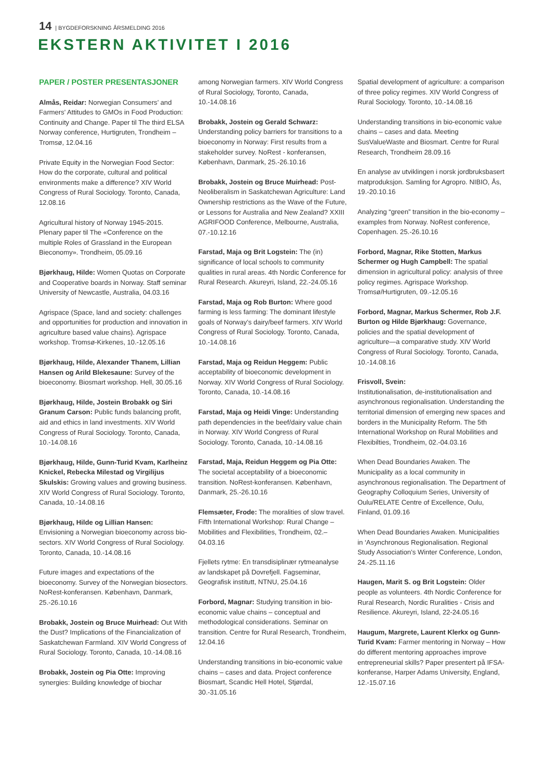14 | BYGDEFORSKNING ÅRSMELDING 2016
EKSTERN AKTIVITET I 2016
PAPER / POSTER PRESENTASJONER
Almås, Reidar: Norwegian Consumers’ and Farmers’ Attitudes to GMOs in Food Production: Continuity and Change. Paper til The third ELSA Norway conference, Hurtigruten, Trondheim – Tromsø, 12.04.16
Private Equity in the Norwegian Food Sector: How do the corporate, cultural and political environments make a difference? XIV World Congress of Rural Sociology. Toronto, Canada, 12.08.16
Agricultural history of Norway 1945-2015. Plenary paper til The «Conference on the multiple Roles of Grassland in the European Bieconomy». Trondheim, 05.09.16
Bjørkhaug, Hilde: Women Quotas on Corporate and Cooperative boards in Norway. Staff seminar University of Newcastle, Australia, 04.03.16
Agrispace (Space, land and society: challenges and opportunities for production and innovation in agriculture based value chains). Agrispace workshop. Tromsø-Kirkenes, 10.-12.05.16
Bjørkhaug, Hilde, Alexander Thanem, Lillian Hansen og Arild Blekesaune: Survey of the bioeconomy. Biosmart workshop. Hell, 30.05.16
Bjørkhaug, Hilde, Jostein Brobakk og Siri Granum Carson: Public funds balancing profit, aid and ethics in land investments. XIV World Congress of Rural Sociology. Toronto, Canada, 10.-14.08.16
Bjørkhaug, Hilde, Gunn-Turid Kvam, Karlheinz Knickel, Rebecka Milestad og Virgilijus Skulskis: Growing values and growing business. XIV World Congress of Rural Sociology. Toronto, Canada, 10.-14.08.16
Bjørkhaug, Hilde og Lillian Hansen: Envisioning a Norwegian bioeconomy across bio-sectors. XIV World Congress of Rural Sociology. Toronto, Canada, 10.-14.08.16
Future images and expectations of the bioeconomy. Survey of the Norwegian biosectors. NoRest-konferansen. København, Danmark, 25.-26.10.16
Brobakk, Jostein og Bruce Muirhead: Out With the Dust? Implications of the Financialization of Saskatchewan Farmland. XIV World Congress of Rural Sociology. Toronto, Canada, 10.-14.08.16
Brobakk, Jostein og Pia Otte: Improving synergies: Building knowledge of biochar
among Norwegian farmers. XIV World Congress of Rural Sociology, Toronto, Canada, 10.-14.08.16
Brobakk, Jostein og Gerald Schwarz: Understanding policy barriers for transitions to a bioeconomy in Norway: First results from a stakeholder survey. NoRest - konferansen, København, Danmark, 25.-26.10.16
Brobakk, Jostein og Bruce Muirhead: Post-Neoliberalism in Saskatchewan Agriculture: Land Ownership restrictions as the Wave of the Future, or Lessons for Australia and New Zealand? XXIII AGRIFOOD Conference, Melbourne, Australia, 07.-10.12.16
Farstad, Maja og Brit Logstein: The (in) significance of local schools to community qualities in rural areas. 4th Nordic Conference for Rural Research. Akureyri, Island, 22.-24.05.16
Farstad, Maja og Rob Burton: Where good farming is less farming: The dominant lifestyle goals of Norway’s dairy/beef farmers. XIV World Congress of Rural Sociology. Toronto, Canada, 10.-14.08.16
Farstad, Maja og Reidun Heggem: Public acceptability of bioeconomic development in Norway. XIV World Congress of Rural Sociology. Toronto, Canada, 10.-14.08.16
Farstad, Maja og Heidi Vinge: Understanding path dependencies in the beef/dairy value chain in Norway. XIV World Congress of Rural Sociology. Toronto, Canada, 10.-14.08.16
Farstad, Maja, Reidun Heggem og Pia Otte: The societal acceptability of a bioeconomic transition. NoRest-konferansen. København, Danmark, 25.-26.10.16
Flemsæter, Frode: The moralities of slow travel. Fifth International Workshop: Rural Change – Mobilities and Flexibilities, Trondheim, 02.–04.03.16
Fjellets rytme: En transdisiplinær rytmeanalyse av landskapet på Dovrefjell. Fagseminar, Geografisk institutt, NTNU, 25.04.16
Forbord, Magnar: Studying transition in bio-economic value chains – conceptual and methodological considerations. Seminar on transition. Centre for Rural Research, Trondheim, 12.04.16
Understanding transitions in bio-economic value chains – cases and data. Project conference Biosmart, Scandic Hell Hotel, Stjørdal, 30.-31.05.16
Spatial development of agriculture: a comparison of three policy regimes. XIV World Congress of Rural Sociology. Toronto, 10.-14.08.16
Understanding transitions in bio-economic value chains – cases and data. Meeting SusValueWaste and Biosmart. Centre for Rural Research, Trondheim 28.09.16
En analyse av utviklingen i norsk jordbruksbasert matproduksjon. Samling for Agropro. NIBIO, Ås, 19.-20.10.16
Analyzing “green” transition in the bio-economy – examples from Norway. NoRest conference, Copenhagen. 25.-26.10.16
Forbord, Magnar, Rike Stotten, Markus Schermer og Hugh Campbell: The spatial dimension in agricultural policy: analysis of three policy regimes. Agrispace Workshop. Tromsø/Hurtigruten, 09.-12.05.16
Forbord, Magnar, Markus Schermer, Rob J.F. Burton og Hilde Bjørkhaug: Governance, policies and the spatial development of agriculture—a comparative study. XIV World Congress of Rural Sociology. Toronto, Canada, 10.-14.08.16
Frisvoll, Svein:
Institutionalisation, de-institutionalisation and asynchronous regionalisation. Understanding the territorial dimension of emerging new spaces and borders in the Municipality Reform. The 5th International Workshop on Rural Mobilities and Flexibilties, Trondheim, 02.-04.03.16
When Dead Boundaries Awaken. The Municipality as a local community in asynchronous regionalisation. The Department of Geography Colloquium Series, University of Oulu/RELATE Centre of Excellence, Oulu, Finland, 01.09.16
When Dead Boundaries Awaken. Municipalities in ‘Asynchronous Regionalisation. Regional Study Association’s Winter Conference, London, 24.-25.11.16
Haugen, Marit S. og Brit Logstein: Older people as volunteers. 4th Nordic Conference for Rural Research, Nordic Ruralities - Crisis and Resilience. Akureyri, Island, 22-24.05.16
Haugum, Margrete, Laurent Klerkx og Gunn-Turid Kvam: Farmer mentoring in Norway – How do different mentoring approaches improve entrepreneurial skills? Paper presentert på IFSA-konferanse, Harper Adams University, England, 12.-15.07.16